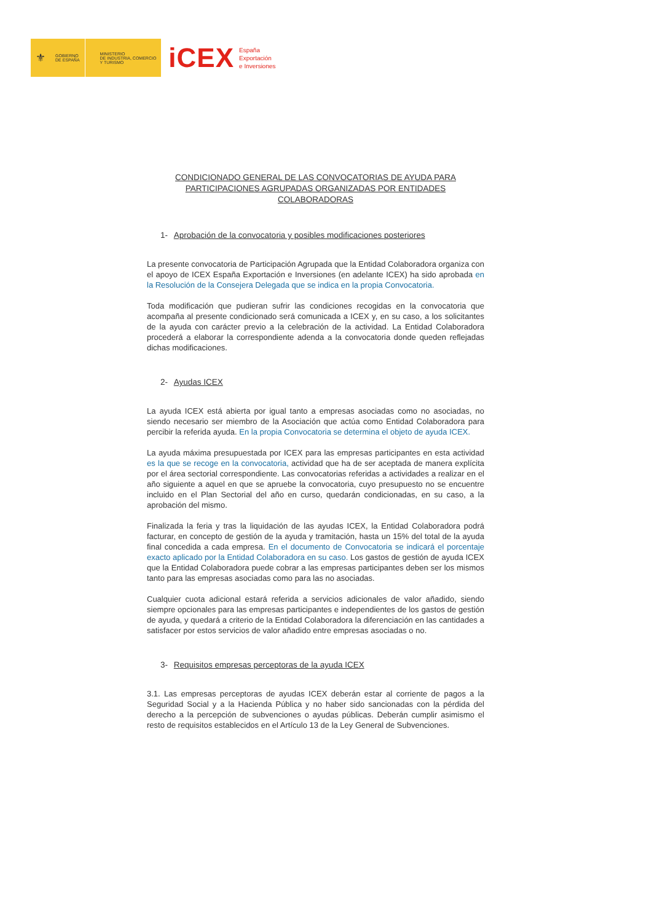⚜
GOBIERNO
DE ESPAÑA
MINISTERIO
DE INDUSTRIA, COMERCIO
Y TURISMO
iCEX
España
Exportación
e Inversiones
CONDICIONADO GENERAL DE LAS CONVOCATORIAS DE AYUDA PARA PARTICIPACIONES AGRUPADAS ORGANIZADAS POR ENTIDADES COLABORADORAS
1- Aprobación de la convocatoria y posibles modificaciones posteriores
La presente convocatoria de Participación Agrupada que la Entidad Colaboradora organiza con el apoyo de ICEX España Exportación e Inversiones (en adelante ICEX) ha sido aprobada en la Resolución de la Consejera Delegada que se indica en la propia Convocatoria.
Toda modificación que pudieran sufrir las condiciones recogidas en la convocatoria que acompaña al presente condicionado será comunicada a ICEX y, en su caso, a los solicitantes de la ayuda con carácter previo a la celebración de la actividad. La Entidad Colaboradora procederá a elaborar la correspondiente adenda a la convocatoria donde queden reflejadas dichas modificaciones.
2- Ayudas ICEX
La ayuda ICEX está abierta por igual tanto a empresas asociadas como no asociadas, no siendo necesario ser miembro de la Asociación que actúa como Entidad Colaboradora para percibir la referida ayuda. En la propia Convocatoria se determina el objeto de ayuda ICEX.
La ayuda máxima presupuestada por ICEX para las empresas participantes en esta actividad es la que se recoge en la convocatoria, actividad que ha de ser aceptada de manera explícita por el área sectorial correspondiente. Las convocatorias referidas a actividades a realizar en el año siguiente a aquel en que se apruebe la convocatoria, cuyo presupuesto no se encuentre incluido en el Plan Sectorial del año en curso, quedarán condicionadas, en su caso, a la aprobación del mismo.
Finalizada la feria y tras la liquidación de las ayudas ICEX, la Entidad Colaboradora podrá facturar, en concepto de gestión de la ayuda y tramitación, hasta un 15% del total de la ayuda final concedida a cada empresa. En el documento de Convocatoria se indicará el porcentaje exacto aplicado por la Entidad Colaboradora en su caso. Los gastos de gestión de ayuda ICEX que la Entidad Colaboradora puede cobrar a las empresas participantes deben ser los mismos tanto para las empresas asociadas como para las no asociadas.
Cualquier cuota adicional estará referida a servicios adicionales de valor añadido, siendo siempre opcionales para las empresas participantes e independientes de los gastos de gestión de ayuda, y quedará a criterio de la Entidad Colaboradora la diferenciación en las cantidades a satisfacer por estos servicios de valor añadido entre empresas asociadas o no.
3- Requisitos empresas perceptoras de la ayuda ICEX
3.1. Las empresas perceptoras de ayudas ICEX deberán estar al corriente de pagos a la Seguridad Social y a la Hacienda Pública y no haber sido sancionadas con la pérdida del derecho a la percepción de subvenciones o ayudas públicas. Deberán cumplir asimismo el resto de requisitos establecidos en el Artículo 13 de la Ley General de Subvenciones.